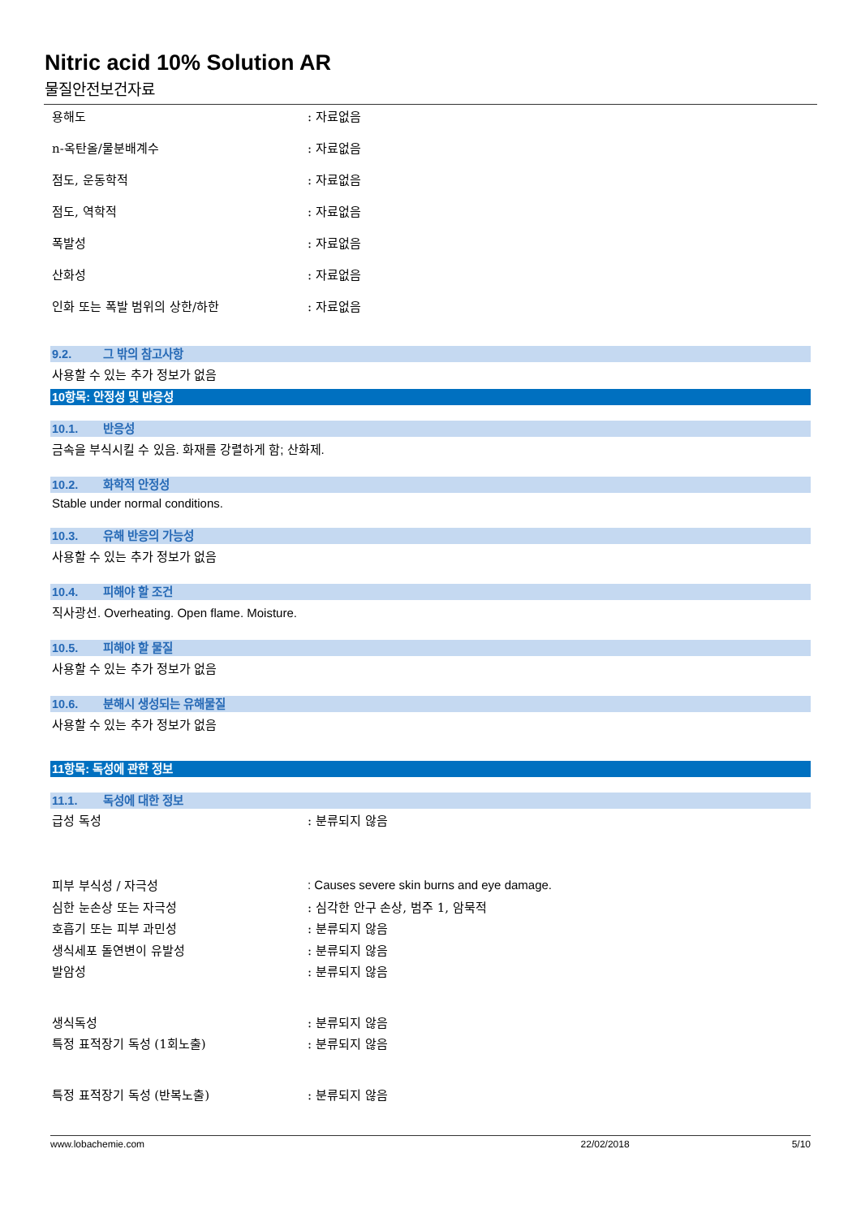Nitric acid 10% Solution AR
물질안전보건자료
용해도 : 자료없음
n-옥탄올/물분배계수 : 자료없음
점도, 운동학적 : 자료없음
점도, 역학적 : 자료없음
폭발성 : 자료없음
산화성 : 자료없음
인화 또는 폭발 범위의 상한/하한 : 자료없음
9.2. 그 밖의 참고사항
사용할 수 있는 추가 정보가 없음
10항목: 안정성 및 반응성
10.1. 반응성
금속을 부식시킬 수 있음. 화재를 강렬하게 함; 산화제.
10.2. 화학적 안정성
Stable under normal conditions.
10.3. 유해 반응의 가능성
사용할 수 있는 추가 정보가 없음
10.4. 피해야 할 조건
직사광선. Overheating. Open flame. Moisture.
10.5. 피해야 할 물질
사용할 수 있는 추가 정보가 없음
10.6. 분해시 생성되는 유해물질
사용할 수 있는 추가 정보가 없음
11항목: 독성에 관한 정보
11.1. 독성에 대한 정보
급성 독성 : 분류되지 않음
피부 부식성 / 자극성
: Causes severe skin burns and eye damage.
심한 눈손상 또는 자극성 : 심각한 안구 손상, 범주 1, 암묵적
호흡기 또는 피부 과민성 : 분류되지 않음
생식세포 돌연변이 유발성 : 분류되지 않음
발암성 : 분류되지 않음
생식독성 : 분류되지 않음
특정 표적장기 독성 (1회노출) : 분류되지 않음
특정 표적장기 독성 (반복노출) : 분류되지 않음
www.lobachemie.com 22/02/2018 5/10